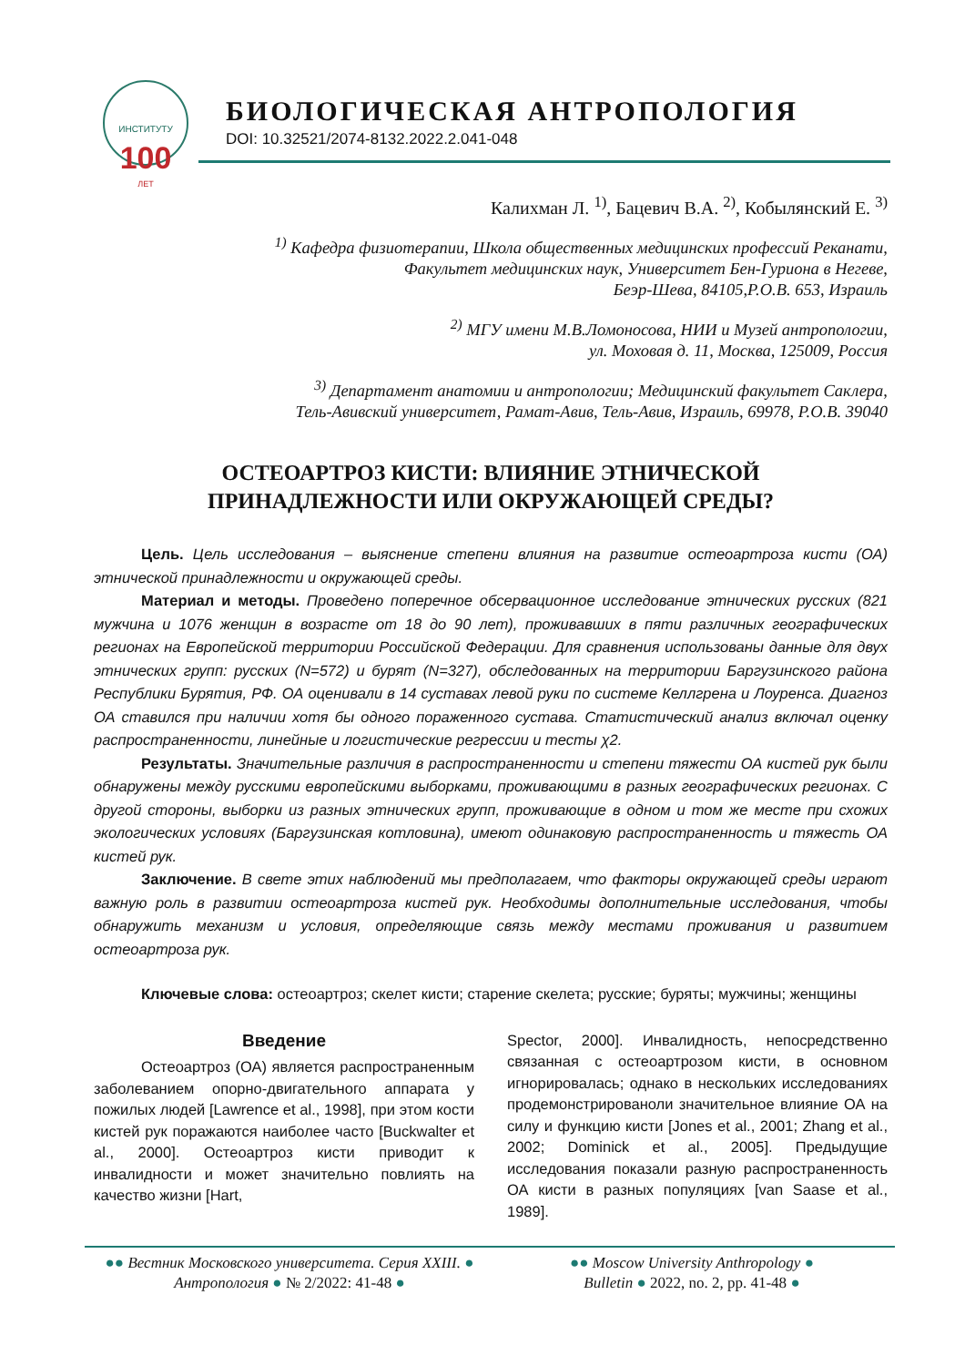ИНСТИТУТУ
100
ЛЕТ
БИОЛОГИЧЕСКАЯ АНТРОПОЛОГИЯ
DOI: 10.32521/2074-8132.2022.2.041-048
Калихман Л. <sup>1)</sup>, Бацевич В.А. <sup>2)</sup>, Кобылянский Е. <sup>3)</sup>
<sup>1)</sup> Кафедра физиотерапии, Школа общественных медицинских профессий Реканати,
Факультет медицинских наук, Университет Бен-Гуриона в Негеве,
Беэр-Шева, 84105,P.O.B. 653, Израиль
<sup>2)</sup> МГУ имени М.В.Ломоносова, НИИ и Музей антропологии,
ул. Моховая д. 11, Москва, 125009, Россия
<sup>3)</sup> Департамент анатомии и антропологии; Медицинский факультет Саклера,
Тель-Авивский университет, Рамат-Авив, Тель-Авив, Израиль, 69978, P.O.B. 39040
ОСТЕОАРТРОЗ КИСТИ: ВЛИЯНИЕ ЭТНИЧЕСКОЙ
ПРИНАДЛЕЖНОСТИ ИЛИ ОКРУЖАЮЩЕЙ СРЕДЫ?
Цель. Цель исследования – выяснение степени влияния на развитие остеоартроза кисти (ОА) этнической принадлежности и окружающей среды.
Материал и методы. Проведено поперечное обсервационное исследование этнических русских (821 мужчина и 1076 женщин в возрасте от 18 до 90 лет), проживавших в пяти различных географических регионах на Европейской территории Российской Федерации. Для сравнения использованы данные для двух этнических групп: русских (N=572) и бурят (N=327), обследованных на территории Баргузинского района Республики Бурятия, РФ. ОА оценивали в 14 суставах левой руки по системе Келлгрена и Лоуренса. Диагноз ОА ставился при наличии хотя бы одного пораженного сустава. Статистический анализ включал оценку распространенности, линейные и логистические регрессии и тесты χ2.
Результаты. Значительные различия в распространенности и степени тяжести ОА кистей рук были обнаружены между русскими европейскими выборками, проживающими в разных географических регионах. С другой стороны, выборки из разных этнических групп, проживающие в одном и том же месте при схожих экологических условиях (Баргузинская котловина), имеют одинаковую распространенность и тяжесть ОА кистей рук.
Заключение. В свете этих наблюдений мы предполагаем, что факторы окружающей среды играют важную роль в развитии остеоартроза кистей рук. Необходимы дополнительные исследования, чтобы обнаружить механизм и условия, определяющие связь между местами проживания и развитием остеоартроза рук.
Ключевые слова: остеоартроз; скелет кисти; старение скелета; русские; буряты; мужчины; женщины
Введение
Остеоартроз (ОА) является распространенным заболеванием опорно-двигательного аппарата у пожилых людей [Lawrence et al., 1998], при этом кости кистей рук поражаются наиболее часто [Buckwalter et al., 2000]. Остеоартроз кисти приводит к инвалидности и может значительно повлиять на качество жизни [Hart,
Spector, 2000]. Инвалидность, непосредственно связанная с остеоартрозом кисти, в основном игнорировалась; однако в нескольких исследованиях продемонстрированоли значительное влияние ОА на силу и функцию кисти [Jones et al., 2001; Zhang et al., 2002; Dominick et al., 2005]. Предыдущие исследования показали разную распространенность ОА кисти в разных популяциях [van Saase et al., 1989].
●● Вестник Московского университета. Серия XXIII. ●
Антропология ● № 2/2022: 41-48 ●
●● Moscow University Anthropology ●
Bulletin ● 2022, no. 2, pp. 41-48 ●